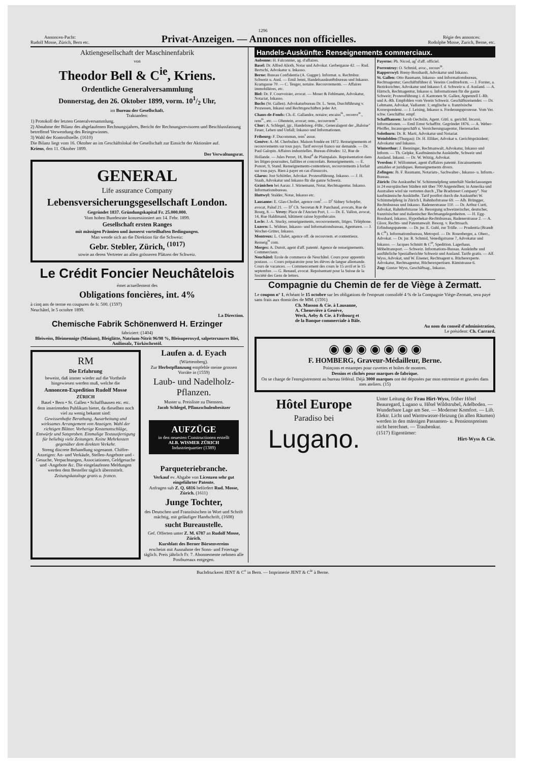1296
Annoncen-Pacht:
Rudolf Mosse, Zürich, Bern etc.
Privat-Anzeigen. — Annonces non officielles.
Régie des annonces:
Rodolphe Mosse, Zurich, Berne, etc.
Aktiengesellschaft der Maschinenfabrik
von
Theodor Bell & C<sup>ie</sup>, Kriens.
Ordentliche Generalversammlung
Donnerstag, den 26. Oktober 1899, vorm. 101/2 Uhr,
im Bureau der Gesellschaft.
Traktanden:
1) Protokoll der letzten Generalversammlung.
2) Abnahme der Bilanz des abgelaufenen Rechnungsjahres, Bericht der Rechnungsrevisoren und Beschlussfassung betreffend Verwendung des Reingewinnes.
3) Wahl der Kontrollstelle. (1610)
Die Bilanz liegt vom 16. Oktober an im Geschäftslokal der Gesellschaft zur Einsicht der Aktionäre auf.
Kriens, den 11. Oktober 1899.
Der Verwaltungsrat.
GENERAL
Life assurance Company
Lebensversicherungsgesellschaft London.
Gegründet 1837. Gründungskapital Fr. 25.000.000.
Vom hohen Bundesrate konzessioniert am 14. Febr. 1899.
Gesellschaft ersten Ranges
mit mässigen Prämien und äusserst vorteilhaften Bedingungen.
Man wende sich an die Direktion für die Schweiz:
Gebr. Stebler, Zürich, <sup>(1017)</sup>
sowie an deren Vertreter an allen grösseren Plätzen der Schweiz.
Le Crédit Foncier Neuchâtelois
émet actuellement des
Obligations foncières, int. 4%
à cinq ans de terme en coupures de fr. 500. (1597)
Neuchâtel, le 5 octobre 1899.
La Direction.
Chemische Fabrik Schönenwerd H. Erzinger
fabriziert: (1404)
Bleiweiss, Bleimennige (Minium), Bleiglätte, Natrium-Nitrit 96/98 %, Bleisuperoxyd, salpetersaures Blei, Anilinsalz, Türkischrotöl.
RM
Die Erfahrung
beweist, daß immer wieder auf die Vortheile hingewiesen werden muß, welche die
Annoncen-Expedition Rudolf Mosse
ZÜRICH
Basel • Bern • St. Gallen • Schaffhausen etc. etc.
dem inserirenden Publikum bietet, da dieselben noch viel zu wenig bekannt sind:
Gewissenhafte Berathung. Ausarbeitung und wirksames Arrangement von Anzeigen. Wahl der richtigen Blätter. Vorherige Kostenanschläge, Entwürfe und Satzproben. Einmalige Textausfertigung für beliebig viele Zeitungen. Keine Mehrkosten gegenüber dem direkten Verkehr.
Streng discrete Behandlung sogenannt. Chiffre-Anzeigen: An- und Verkäufe, Stellen-Angebote und -Gesuche, Verpachtungen, Associationen, Geldgesuche und -Angebote &c. Die eingelaufenen Meldungen werden dem Besteller täglich übermittelt.
Zeitungskataloge gratis u. franco.
Laufen a. d. Eyach
(Württemberg).
Zur Herbstpflanzung empfehle meine grossen Vorräte in (1559)
Laub- und Nadelholz-Pflanzen.
Muster u. Preisliste zu Diensten.
Jacob Schlegel, Pflanzschulenbesitzer
AUFZÜGE
in den neuesten Constructionen erstellt
ALB. WISMER ZÜRICH
Industriequartier (1389)
Parqueteriebranche.
Verkauf ev. Abgabe von Licenzen sehr gut eingeführter Patente.
Anfragen sub Z. Q. 6816 befördert Rud. Mosse, Zürich. (1611)
Junge Tochter,
des Deutschen und Französischen in Wort und Schrift mächtig, mit geläufiger Handschrift, (1608)
sucht Bureaustelle.
Gef. Offerten unter Z. M. 6787 an Rudolf Mosse, Zürich.
Kursblatt des Berner Börsenvereins
erscheint mit Ausnahme der Sonn- und Feiertage täglich. Preis jährlich Fr. 7. Abonnemente nehmen alle Postbureaux entgegen.
Handels-Auskünfte: Renseignements commerciaux.
Aubonne: H. Falconnier, ag. d'affaires.
Basel: Dr. Alfred Alioth, Notar und Advokat. Gerbergasse 42. — Rud. Bertschi, Advokatur u. Inkasso.
Berne: Bureau Confidentia (A. Gugger). Informat. u. Rechtsbur. Schweiz u. Ausl. — Emil Jenni, Handelsauskunftsbureau und Inkasso. Kramgasse 70. — C. Teuger, notaire. Recouvrements. — Affaires immobilières, etc.
Biel: Dr. F. Courvoisier, avocat. — Moser & Fehlmann, Advokatur, Notariat, Inkasso.
Buchs (St. Gallen). Advokaturbureau Dr. L. Senn, Durchführung v. Prozessen, Inkassi und Rechtsgeschäften jeder Art.
Chaux-de-Fonds: Ch.-E. Gallandre, notaire; encaiss<sup>ts</sup>., reconvr<sup>ts</sup>., rens<sup>ts</sup>., etc. — Ohnstein, avocat; rens., recouvrem<sup>ts</sup>.
Chur: A. Schlegel, jgr., Handelsreg.-Führ., Generalagent der „Baloise" Feuer, Leben und Unfall; Inkasso und Informationen.
Fribourg: F. Ducommun, rens<sup>t</sup> assur.
Genève: A.-M. Cherbuliez. Maison fondée en 1872. Renseignements et recouvrements sur tous pays. Tarif envoyé franco sur demande. — Dr. Paul Galopin. Affaires industrielles. Bureau d'études: 12, Rue de Hollande. — Jules Perret, 18, Boul<sup>d</sup> de Plainpalais. Représentation dans les litiges-poursuites, faillites et concordats. Renseignements. — E. Poncet, 9, Stand. Renseignements-contentieux, recouvrements à forfait sur tous pays. Rien à payer en cas d'insuccès.
Glarus: Jost Schiittler, Advokat. Prozessführung. Inkasso. — J. H. Staub, Advokatur und Inkasso für die ganze Schweiz.
Gränichen bei Aarau: J. Stirnemann, Notar, Rechtsagentur. Inkasso. Informationsbureau.
Huttwyl: Stalder, Notar, Inkasso etc.
Lausanne: E. Glas-Chollet, agence com<sup>l</sup>. — D<sup>r</sup> Sidney Schopfer, avocat, Palud 21. — D<sup>r</sup> Ch. Secretan & P. Panchaud, avocats, Rue de Bourg, 8. — Vevey: Place de l'Ancien Port, 1. — Dr. E. Vallon, avocat, 14, Rue Haldimand, bâtiment caisse hypothécaire.
Locle: J.-A. Stucky, renseignements, recouvrements, litiges. Téléphone.
Luzern: L. Widmer, Inkasso- und Informationsbureau, Agenturen. — J. Wocher-Grüter, Inkasso.
Montreux: L. Chalet, agence off. de recouvrem. et contentieux. Renseig<sup>ts</sup> com.
Morges: A. Dutoit, agent d'aff. patenté. Agence de renseignements. Commerciaux.
Neuchâtel: Ecole de commerce de Neuchâtel. Cours pour apprentis postaux. — Cours préparatoire pour les élèves de langue allemande. Cours de vacances. — Commencement des cours le 15 avril et le 15 septembre. — G. Renaud, avocat. Représentant pour la Suisse de la Société des Gens de lettres.
Payerne: Ph. Nicod, ag<sup>t</sup> d'aff. officiel.
Porrentruy: O. Schmid, avoc., recouv<sup>ts</sup>.
Rapperswyl: Breny-Bosshardt, Advokatur und Inkasso.
St. Gallen: Otto Baumann, Inkasso- und Informationsbureau, Rechtsagentur; Geschäftsführer d. Vereins Creditreform. — J. Forster, a. Bezirksrichter, Advokatur und Inkasso f. d. Schweiz u. d. Ausland. — A. Härtsch, Rechtsagentur, Inkasso u. Informationen für die ganze Schweiz; Prozessführung i. d. Kantonen St. Gallen, Appenzell I.-Rh. und A.-Rh. Empfohlen vom Verein Schweiz. Geschäftsreisender. — Dr. Lehmann, Advokat, Vadianstr. 1; englische u. französische Korrespondenz. — J. Leising, Inkasso u. Forderungsprozesse. Vom Ver. schw. Geschäftsr. empf.
Schaffhausen: Jacob Oechslin, Agent. Gütl. u. gerichtl. Incassi, Informationen. — Emil Ernst Schaffitz. Gegründet 1876. — A. Weber-Pfeiffer, Incassogeschäft u. Versicherungsagentur, Herrenacker.
Solothurn: Dr. R. Marti, Advokatur und Notariat.
Weinfelden (Thurgau): Dr. H. Elliker, Advokat u. Gerichtspräsident; Advokatur und Inkasso.
Winterthur: J. Benninger, Rechtsanwalt, Advokatur, Inkasso und Inform. — Th. Gelpke, Kaufmännische Auskünfte, Schweiz und Ausland. Inkassi. — Dr. W. Witzig, Advokat.
Yverdon: F. Willommet, agent d'affaires patenté. Encaissements amiables et juridiques. Renseignements divers.
Zofingen: Jb. F. Baumann, Notariats-, Sachwalter-, Inkasso- u. Inform.-Bureau.
Zürich: Die Auskunftei W. Schimmelpfeng unterhält Niederlassungen in 24 europäischen Städten mit über 700 Angestellten; in Amerika und Australien wird sie vertreten durch „The Bradstreet Company". Nur kaufmännische Auskünfte. Tarif postfrei durch die Auskunftei W. Schimmelpfeng in Zürich I, Bahnhofstrasse 69. — Alb. Brüngger, Rechtsbureau und Inkasso. Badenerstrasse 110. — Dr. Arthur Curti, Advokat, Bahnhofstrasse 56. Besorgung schweizerischer, deutscher, französischer und italienischer Rechtsangelegenheiten. — H. Egg-Bosshard, Inkasso, Hypothekar-Rechtsbureau, Badenerstrasse 2. — A. Gloor, Rechts- und Patentanwalt. Besorg. v. Rechtssach. Erfindungspatente. — Dr. jur. E. Guhl, zur Trülle. — Prudentia (Brandt & C<sup>ie</sup>). Informationsbureau, Metropol. — Dr. Rosenberger, a. Oberr., Advokat. — Dr. jur. R. Schmid, Venedigstrasse 7, Advokatur und Inkasso. — Jacques Schmitt & C<sup>ie</sup>, Spedition. Lagerhaus. Möbeltransport. — Schweiz. Informations-Bureau. Auskünfte und ausführliche Spezialberichte Schweiz und Ausland. Tarife gratis. — Alf. Wyss, Advokat, und W. Eisener, Rechtsagent u. Bücherexperte. Advokatur, Rechtsagentur, Bücherexpertisen. Rämistrasse 6.
Zug: Gustav Wyss, Geschäftsag., Inkasso.
Compagnie du Chemin de fer de Viège à Zermatt.
Le coupon n° 1, échéant le 15 octobre sur les obligations de l'emprunt consolidé 4 % de la Compagnie Viège-Zermatt, sera payé sans frais aux domiciles de MM. (1591)
Ch. Masson & Cie. à Lausanne,
A. Chenevière à Genève,
Weck, Aeby & Cie. à Fribourg et
de la Banque commerciale à Bâle.
Au nom du conseil d'administration,
Le président: Ch. Carrard.
◉ ◉ ◉ ◉ ◉ ◉ ◉
F. HOMBERG, Graveur-Médailleur, Berne.
Poinçons et estampes pour cuvettes et boîtes de montres.
Dessins et clichés pour marques de fabrique.
On se charge de l'enregistrement au bureau fédéral. Déjà 3000 marques ont été déposées par mon entremise et gravées dans mes ateliers. (15)
Hôtel Europe
Paradiso bei
Lugano.
Unter Leitung der Frau Hirt-Wyss, früher Hôtel Beauregard, Lugano u. Hôtel Wildstrubel, Adelboden. — Wunderbare Lage am See. — Moderner Komfort. — Lift. Elektr. Licht und Warmwasser-Heizung (in allen Räumen) werden in den mässigen Passanten- u. Pensionspreisen nicht berechnet. — Traubenkur.
(1517) Eigentümer:
Hirt-Wyss & Cie.
Buchdruckerei JENT & C<sup>o</sup> in Bern. — Imprimerie JENT & C<sup>ie</sup> à Berne.